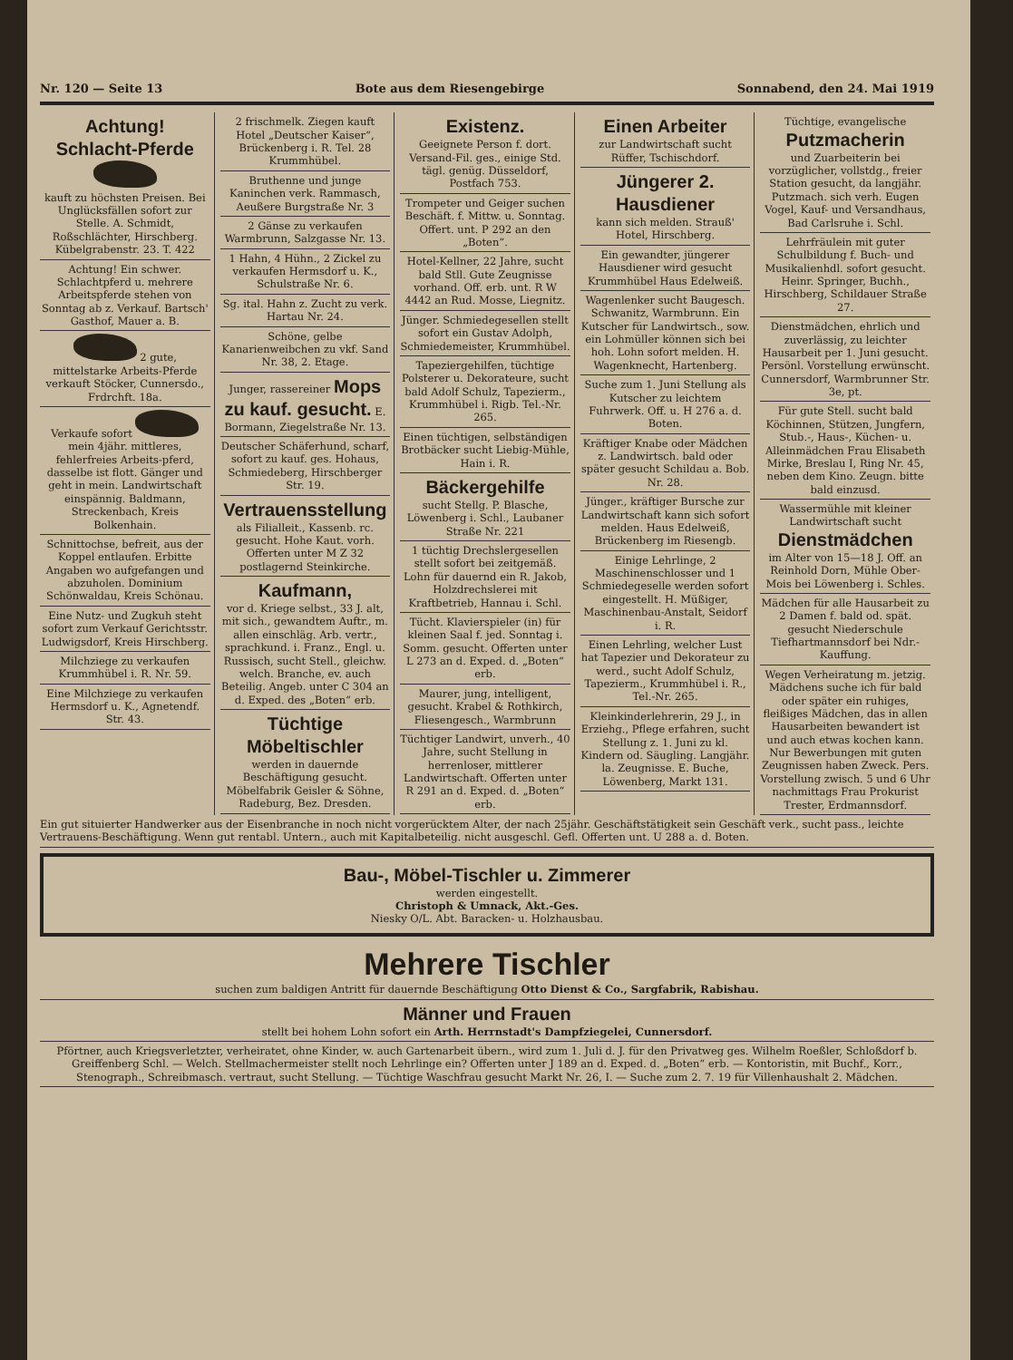Nr. 120 — Seite 13 Bote aus dem Riesengebirge Sonnabend, den 24. Mai 1919
Achtung!
Schlacht-Pferde
kauft zu höchsten Preisen. Bei Unglücksfällen sofort zur Stelle. A. Schmidt, Roßschlächter, Hirschberg. Kübelgrabenstr. 23. T. 422
Achtung! Ein schwer. Schlachtpferd u. mehrere Arbeitspferde stehen von Sonntag ab z. Verkauf. Bartsch' Gasthof, Mauer a. B.
2 gute, mittelstarke Arbeits-Pferde verkauft Stöcker, Cunnersdo., Frdrchft. 18a.
Verkaufe sofort mein 4jähr. mittleres, fehlerfreies Arbeits-pferd, dasselbe ist flott. Gänger und geht in mein. Landwirtschaft einspännig. Baldmann, Streckenbach, Kreis Bolkenhain.
Schnittochse, befreit, aus der Koppel entlaufen. Erbitte Angaben wo aufgefangen und abzuholen. Dominium Schönwaldau, Kreis Schönau.
Eine Nutz- und Zugkuh steht sofort zum Verkauf Gerichtsstr. Ludwigsdorf, Kreis Hirschberg.
Milchziege zu verkaufen Krummhübel i. R. Nr. 59.
Eine Milchziege zu verkaufen Hermsdorf u. K., Agnetendf. Str. 43.
2 frischmelk. Ziegen kauft Hotel „Deutscher Kaiser“, Brückenberg i. R. Tel. 28 Krummhübel.
Bruthenne und junge Kaninchen verk. Rammasch, Aeußere Burgstraße Nr. 3
2 Gänse zu verkaufen Warmbrunn, Salzgasse Nr. 13.
1 Hahn, 4 Hühn., 2 Zickel zu verkaufen Hermsdorf u. K., Schulstraße Nr. 6.
Sg. ital. Hahn z. Zucht zu verk. Hartau Nr. 24.
Schöne, gelbe Kanarienweibchen zu vkf. Sand Nr. 38, 2. Etage.
Junger, rassereiner Mops zu kauf. gesucht. E. Bormann, Ziegelstraße Nr. 13.
Deutscher Schäferhund, scharf, sofort zu kauf. ges. Hohaus, Schmiedeberg, Hirschberger Str. 19.
Vertrauensstellung
als Filialleit., Kassenb. rc. gesucht. Hohe Kaut. vorh. Offerten unter M Z 32 postlagernd Steinkirche.
Kaufmann,
vor d. Kriege selbst., 33 J. alt, mit sich., gewandtem Auftr., m. allen einschläg. Arb. vertr., sprachkund. i. Franz., Engl. u. Russisch, sucht Stell., gleichw. welch. Branche, ev. auch Beteilig. Angeb. unter C 304 an d. Exped. des „Boten“ erb.
Tüchtige Möbeltischler
werden in dauernde Beschäftigung gesucht. Möbelfabrik Geisler & Söhne, Radeburg, Bez. Dresden.
Existenz.
Geeignete Person f. dort. Versand-Fil. ges., einige Std. tägl. genüg. Düsseldorf, Postfach 753.
Trompeter und Geiger suchen Beschäft. f. Mittw. u. Sonntag. Offert. unt. P 292 an den „Boten“.
Hotel-Kellner, 22 Jahre, sucht bald Stll. Gute Zeugnisse vorhand. Off. erb. unt. R W 4442 an Rud. Mosse, Liegnitz.
Jünger. Schmiedegesellen stellt sofort ein Gustav Adolph, Schmiedemeister, Krummhübel.
Tapeziergehilfen, tüchtige Polsterer u. Dekorateure, sucht bald Adolf Schulz, Tapezierm., Krummhübel i. Rigb. Tel.-Nr. 265.
Einen tüchtigen, selbständigen Brotbäcker sucht Liebig-Mühle, Hain i. R.
Bäckergehilfe
sucht Stellg. P. Blasche, Löwenberg i. Schl., Laubaner Straße Nr. 221
1 tüchtig Drechslergesellen stellt sofort bei zeitgemäß. Lohn für dauernd ein R. Jakob, Holzdrechslerei mit Kraftbetrieb, Hannau i. Schl.
Tücht. Klavierspieler (in) für kleinen Saal f. jed. Sonntag i. Somm. gesucht. Offerten unter L 273 an d. Exped. d. „Boten“ erb.
Maurer, jung, intelligent, gesucht. Krabel & Rothkirch, Fliesengesch., Warmbrunn
Tüchtiger Landwirt, unverh., 40 Jahre, sucht Stellung in herrenloser, mittlerer Landwirtschaft. Offerten unter R 291 an d. Exped. d. „Boten“ erb.
Einen Arbeiter
zur Landwirtschaft sucht Rüffer, Tschischdorf.
Jüngerer 2. Hausdiener
kann sich melden. Strauß' Hotel, Hirschberg.
Ein gewandter, jüngerer Hausdiener wird gesucht Krummhübel Haus Edelweiß.
Wagenlenker sucht Baugesch. Schwanitz, Warmbrunn. Ein Kutscher für Landwirtsch., sow. ein Lohmüller können sich bei hoh. Lohn sofort melden. H. Wagenknecht, Hartenberg.
Suche zum 1. Juni Stellung als Kutscher zu leichtem Fuhrwerk. Off. u. H 276 a. d. Boten.
Kräftiger Knabe oder Mädchen z. Landwirtsch. bald oder später gesucht Schildau a. Bob. Nr. 28.
Jünger., kräftiger Bursche zur Landwirtschaft kann sich sofort melden. Haus Edelweiß, Brückenberg im Riesengb.
Einige Lehrlinge, 2 Maschinenschlosser und 1 Schmiedegeselle werden sofort eingestellt. H. Müßiger, Maschinenbau-Anstalt, Seidorf i. R.
Einen Lehrling, welcher Lust hat Tapezier und Dekorateur zu werd., sucht Adolf Schulz, Tapezierm., Krummhübel i. R., Tel.-Nr. 265.
Kleinkinderlehrerin, 29 J., in Erziehg., Pflege erfahren, sucht Stellung z. 1. Juni zu kl. Kindern od. Säugling. Langjähr. la. Zeugnisse. E. Buche, Löwenberg, Markt 131.
Tüchtige, evangelische Putzmacherin
und Zuarbeiterin bei vorzüglicher, vollstdg., freier Station gesucht, da langjähr. Putzmach. sich verh. Eugen Vogel, Kauf- und Versandhaus, Bad Carlsruhe i. Schl.
Lehrfräulein mit guter Schulbildung f. Buch- und Musikalienhdl. sofort gesucht. Heinr. Springer, Buchh., Hirschberg, Schildauer Straße 27.
Dienstmädchen, ehrlich und zuverlässig, zu leichter Hausarbeit per 1. Juni gesucht. Persönl. Vorstellung erwünscht. Cunnersdorf, Warmbrunner Str. 3e, pt.
Für gute Stell. sucht bald Köchinnen, Stützen, Jungfern, Stub.-, Haus-, Küchen- u. Alleinmädchen Frau Elisabeth Mirke, Breslau I, Ring Nr. 45, neben dem Kino. Zeugn. bitte bald einzusd.
Wassermühle mit kleiner Landwirtschaft sucht Dienstmädchen
im Alter von 15—18 J. Off. an Reinhold Dorn, Mühle Ober-Mois bei Löwenberg i. Schles.
Mädchen für alle Hausarbeit zu 2 Damen f. bald od. spät. gesucht Niederschule Tiefhartmannsdorf bei Ndr.-Kauffung.
Wegen Verheiratung m. jetzig. Mädchens suche ich für bald oder später ein ruhiges, fleißiges Mädchen, das in allen Hausarbeiten bewandert ist und auch etwas kochen kann. Nur Bewerbungen mit guten Zeugnissen haben Zweck. Pers. Vorstellung zwisch. 5 und 6 Uhr nachmittags Frau Prokurist Trester, Erdmannsdorf.
Ein gut situierter Handwerker aus der Eisenbranche in noch nicht vorgerücktem Alter, der nach 25jähr. Geschäftstätigkeit sein Geschäft verk., sucht pass., leichte Vertrauens-Beschäftigung. Wenn gut rentabl. Untern., auch mit Kapitalbeteilig. nicht ausgeschl. Gefl. Offerten unt. U 288 a. d. Boten.
Bau-, Möbel-Tischler u. Zimmerer
werden eingestellt.
Christoph & Umnack, Akt.-Ges.
Niesky O/L. Abt. Baracken- u. Holzhausbau.
Mehrere Tischler
suchen zum baldigen Antritt für dauernde Beschäftigung Otto Dienst & Co., Sargfabrik, Rabishau.
Männer und Frauen
stellt bei hohem Lohn sofort ein Arth. Herrnstadt's Dampfziegelei, Cunnersdorf.
Pförtner, auch Kriegsverletzter, verheiratet, ohne Kinder, w. auch Gartenarbeit übern., wird zum 1. Juli d. J. für den Privatweg ges. Wilhelm Roeßler, Schloßdorf b. Greiffenberg Schl. — Welch. Stellmachermeister stellt noch Lehrlinge ein? Offerten unter J 189 an d. Exped. d. „Boten“ erb. — Kontoristin, mit Buchf., Korr., Stenograph., Schreibmasch. vertraut, sucht Stellung. — Tüchtige Waschfrau gesucht Markt Nr. 26, I. — Suche zum 2. 7. 19 für Villenhaushalt 2. Mädchen.